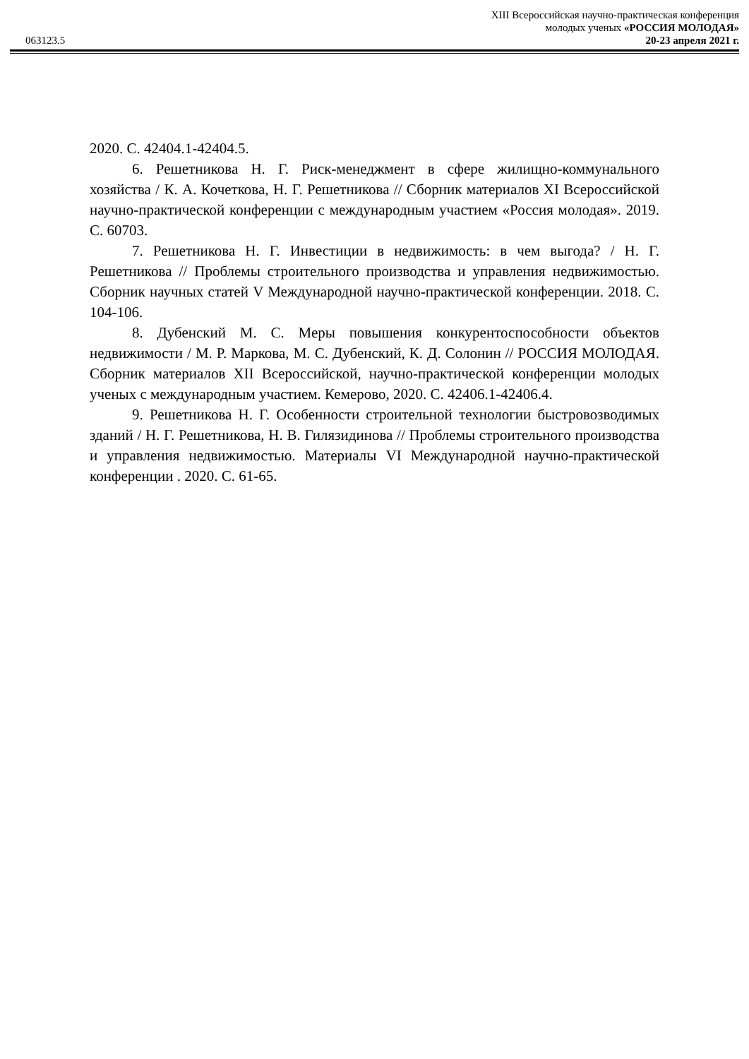XIII Всероссийская научно-практическая конференция
молодых ученых «РОССИЯ МОЛОДАЯ»
063123.5 20-23 апреля 2021 г.
2020. С. 42404.1-42404.5.
6. Решетникова Н. Г. Риск-менеджмент в сфере жилищно-коммунального хозяйства / К. А. Кочеткова, Н. Г. Решетникова // Сборник материалов XI Всероссийской научно-практической конференции с международным участием «Россия молодая». 2019. С. 60703.
7. Решетникова Н. Г. Инвестиции в недвижимость: в чем выгода? / Н. Г. Решетникова // Проблемы строительного производства и управления недвижимостью. Сборник научных статей V Международной научно-практической конференции. 2018. С. 104-106.
8. Дубенский М. С. Меры повышения конкурентоспособности объектов недвижимости / М. Р. Маркова, М. С. Дубенский, К. Д. Солонин // РОССИЯ МОЛОДАЯ. Сборник материалов XII Всероссийской, научно-практической конференции молодых ученых с международным участием. Кемерово, 2020. С. 42406.1-42406.4.
9. Решетникова Н. Г. Особенности строительной технологии быстровозводимых зданий / Н. Г. Решетникова, Н. В. Гилязидинова // Проблемы строительного производства и управления недвижимостью. Материалы VI Международной научно-практической конференции . 2020. С. 61-65.